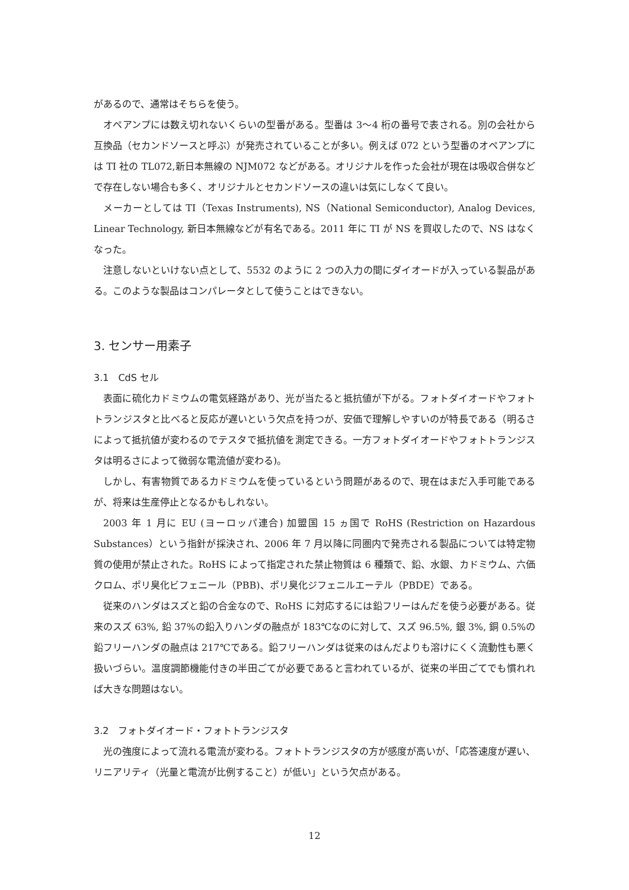があるので、通常はそちらを使う。
オペアンプには数え切れないくらいの型番がある。型番は 3〜4 桁の番号で表される。別の会社から互換品（セカンドソースと呼ぶ）が発売されていることが多い。例えば 072 という型番のオペアンプには TI 社の TL072,新日本無線の NJM072 などがある。オリジナルを作った会社が現在は吸収合併などで存在しない場合も多く、オリジナルとセカンドソースの違いは気にしなくて良い。
メーカーとしては TI（Texas Instruments), NS（National Semiconductor), Analog Devices, Linear Technology, 新日本無線などが有名である。2011 年に TI が NS を買収したので、NS はなくなった。
注意しないといけない点として、5532 のように 2 つの入力の間にダイオードが入っている製品がある。このような製品はコンパレータとして使うことはできない。
3. センサー用素子
3.1　CdS セル
表面に硫化カドミウムの電気経路があり、光が当たると抵抗値が下がる。フォトダイオードやフォトトランジスタと比べると反応が遅いという欠点を持つが、安価で理解しやすいのが特長である（明るさによって抵抗値が変わるのでテスタで抵抗値を測定できる。一方フォトダイオードやフォトトランジスタは明るさによって微弱な電流値が変わる)。
しかし、有害物質であるカドミウムを使っているという問題があるので、現在はまだ入手可能であるが、将来は生産停止となるかもしれない。
2003 年 1 月に EU (ヨーロッパ連合) 加盟国 15 ヵ国で RoHS (Restriction on Hazardous Substances）という指針が採決され、2006 年 7 月以降に同圏内で発売される製品については特定物質の使用が禁止された。RoHS によって指定された禁止物質は 6 種類で、鉛、水銀、カドミウム、六価クロム、ポリ臭化ビフェニール（PBB)、ポリ臭化ジフェニルエーテル（PBDE）である。
従来のハンダはスズと鉛の合金なので、RoHS に対応するには鉛フリーはんだを使う必要がある。従来のスズ 63%, 鉛 37%の鉛入りハンダの融点が 183℃なのに対して、スズ 96.5%, 銀 3%, 銅 0.5%の鉛フリーハンダの融点は 217℃である。鉛フリーハンダは従来のはんだよりも溶けにくく流動性も悪く扱いづらい。温度調節機能付きの半田ごてが必要であると言われているが、従来の半田ごてでも慣れれば大きな問題はない。
3.2　フォトダイオード・フォトトランジスタ
光の強度によって流れる電流が変わる。フォトトランジスタの方が感度が高いが、「応答速度が遅い、リニアリティ（光量と電流が比例すること）が低い」という欠点がある。
12